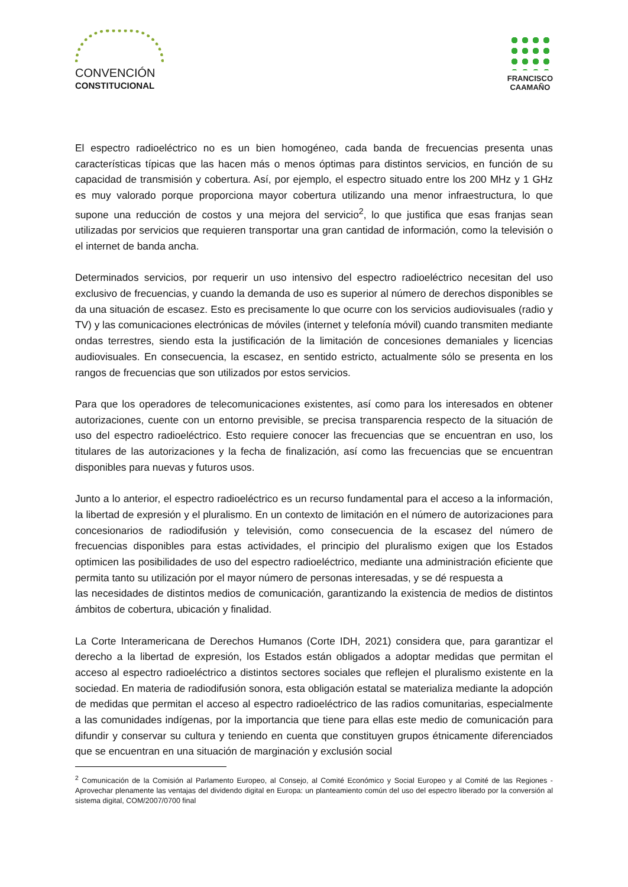CONVENCIÓN
CONSTITUCIONAL
FRANCISCO
CAAMAÑO
El espectro radioeléctrico no es un bien homogéneo, cada banda de frecuencias presenta unas características típicas que las hacen más o menos óptimas para distintos servicios, en función de su capacidad de transmisión y cobertura. Así, por ejemplo, el espectro situado entre los 200 MHz y 1 GHz es muy valorado porque proporciona mayor cobertura utilizando una menor infraestructura, lo que supone una reducción de costos y una mejora del servicio<sup>2</sup>, lo que justifica que esas franjas sean utilizadas por servicios que requieren transportar una gran cantidad de información, como la televisión o el internet de banda ancha.
Determinados servicios, por requerir un uso intensivo del espectro radioeléctrico necesitan del uso exclusivo de frecuencias, y cuando la demanda de uso es superior al número de derechos disponibles se da una situación de escasez. Esto es precisamente lo que ocurre con los servicios audiovisuales (radio y TV) y las comunicaciones electrónicas de móviles (internet y telefonía móvil) cuando transmiten mediante ondas terrestres, siendo esta la justificación de la limitación de concesiones demaniales y licencias audiovisuales. En consecuencia, la escasez, en sentido estricto, actualmente sólo se presenta en los rangos de frecuencias que son utilizados por estos servicios.
Para que los operadores de telecomunicaciones existentes, así como para los interesados en obtener autorizaciones, cuente con un entorno previsible, se precisa transparencia respecto de la situación de uso del espectro radioeléctrico. Esto requiere conocer las frecuencias que se encuentran en uso, los titulares de las autorizaciones y la fecha de finalización, así como las frecuencias que se encuentran disponibles para nuevas y futuros usos.
Junto a lo anterior, el espectro radioeléctrico es un recurso fundamental para el acceso a la información, la libertad de expresión y el pluralismo. En un contexto de limitación en el número de autorizaciones para concesionarios de radiodifusión y televisión, como consecuencia de la escasez del número de frecuencias disponibles para estas actividades, el principio del pluralismo exigen que los Estados optimicen las posibilidades de uso del espectro radioeléctrico, mediante una administración eficiente que permita tanto su utilización por el mayor número de personas interesadas, y se dé respuesta a
las necesidades de distintos medios de comunicación, garantizando la existencia de medios de distintos ámbitos de cobertura, ubicación y finalidad.
La Corte Interamericana de Derechos Humanos (Corte IDH, 2021) considera que, para garantizar el derecho a la libertad de expresión, los Estados están obligados a adoptar medidas que permitan el acceso al espectro radioeléctrico a distintos sectores sociales que reflejen el pluralismo existente en la sociedad. En materia de radiodifusión sonora, esta obligación estatal se materializa mediante la adopción de medidas que permitan el acceso al espectro radioeléctrico de las radios comunitarias, especialmente a las comunidades indígenas, por la importancia que tiene para ellas este medio de comunicación para difundir y conservar su cultura y teniendo en cuenta que constituyen grupos étnicamente diferenciados que se encuentran en una situación de marginación y exclusión social
<sup>2</sup> Comunicación de la Comisión al Parlamento Europeo, al Consejo, al Comité Económico y Social Europeo y al Comité de las Regiones - Aprovechar plenamente las ventajas del dividendo digital en Europa: un planteamiento común del uso del espectro liberado por la conversión al sistema digital, COM/2007/0700 final